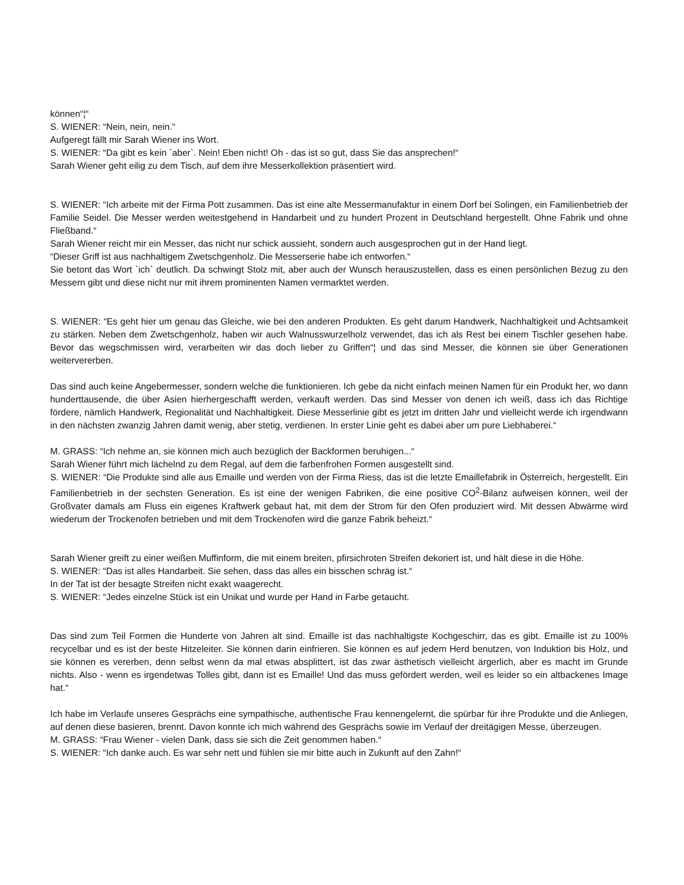können“¦“
S. WIENER: “Nein, nein, nein.“
Aufgeregt fällt mir Sarah Wiener ins Wort.
S. WIENER: “Da gibt es kein `aber`. Nein! Eben nicht! Oh - das ist so gut, dass Sie das ansprechen!“
Sarah Wiener geht eilig zu dem Tisch, auf dem ihre Messerkollektion präsentiert wird.
S. WIENER: “Ich arbeite mit der Firma Pott zusammen. Das ist eine alte Messermanufaktur in einem Dorf bei Solingen, ein Familienbetrieb der Familie Seidel. Die Messer werden weitestgehend in Handarbeit und zu hundert Prozent in Deutschland hergestellt. Ohne Fabrik und ohne Fließband.“
Sarah Wiener reicht mir ein Messer, das nicht nur schick aussieht, sondern auch ausgesprochen gut in der Hand liegt.
“Dieser Griff ist aus nachhaltigem Zwetschgenholz. Die Messerserie habe ich entworfen.“
Sie betont das Wort `ich` deutlich. Da schwingt Stolz mit, aber auch der Wunsch herauszustellen, dass es einen persönlichen Bezug zu den Messern gibt und diese nicht nur mit ihrem prominenten Namen vermarktet werden.
S. WIENER: “Es geht hier um genau das Gleiche, wie bei den anderen Produkten. Es geht darum Handwerk, Nachhaltigkeit und Achtsamkeit zu stärken. Neben dem Zwetschgenholz, haben wir auch Walnusswurzelholz verwendet, das ich als Rest bei einem Tischler gesehen habe. Bevor das wegschmissen wird, verarbeiten wir das doch lieber zu Griffen“¦ und das sind Messer, die können sie über Generationen weitervererben.
Das sind auch keine Angebermesser, sondern welche die funktionieren. Ich gebe da nicht einfach meinen Namen für ein Produkt her, wo dann hunderttausende, die über Asien hierhergeschafft werden, verkauft werden. Das sind Messer von denen ich weiß, dass ich das Richtige fördere, nämlich Handwerk, Regionalität und Nachhaltigkeit. Diese Messerlinie gibt es jetzt im dritten Jahr und vielleicht werde ich irgendwann in den nächsten zwanzig Jahren damit wenig, aber stetig, verdienen. In erster Linie geht es dabei aber um pure Liebhaberei.“
M. GRASS: “Ich nehme an, sie können mich auch bezüglich der Backformen beruhigen...“
Sarah Wiener führt mich lächelnd zu dem Regal, auf dem die farbenfrohen Formen ausgestellt sind.
S. WIENER: “Die Produkte sind alle aus Emaille und werden von der Firma Riess, das ist die letzte Emaillefabrik in Österreich, hergestellt. Ein Familienbetrieb in der sechsten Generation. Es ist eine der wenigen Fabriken, die eine positive CO<sup>2</sup>-Bilanz aufweisen können, weil der Großvater damals am Fluss ein eigenes Kraftwerk gebaut hat, mit dem der Strom für den Ofen produziert wird. Mit dessen Abwärme wird wiederum der Trockenofen betrieben und mit dem Trockenofen wird die ganze Fabrik beheizt.“
Sarah Wiener greift zu einer weißen Muffinform, die mit einem breiten, pfirsichroten Streifen dekoriert ist, und hält diese in die Höhe.
S. WIENER: “Das ist alles Handarbeit. Sie sehen, dass das alles ein bisschen schräg ist.“
In der Tat ist der besagte Streifen nicht exakt waagerecht.
S. WIENER: “Jedes einzelne Stück ist ein Unikat und wurde per Hand in Farbe getaucht.
Das sind zum Teil Formen die Hunderte von Jahren alt sind. Emaille ist das nachhaltigste Kochgeschirr, das es gibt. Emaille ist zu 100% recycelbar und es ist der beste Hitzeleiter. Sie können darin einfrieren. Sie können es auf jedem Herd benutzen, von Induktion bis Holz, und sie können es vererben, denn selbst wenn da mal etwas absplittert, ist das zwar ästhetisch vielleicht ärgerlich, aber es macht im Grunde nichts. Also - wenn es irgendetwas Tolles gibt, dann ist es Emaille! Und das muss gefördert werden, weil es leider so ein altbackenes Image hat.“
Ich habe im Verlaufe unseres Gesprächs eine sympathische, authentische Frau kennengelernt, die spürbar für ihre Produkte und die Anliegen, auf denen diese basieren, brennt. Davon konnte ich mich während des Gesprächs sowie im Verlauf der dreitägigen Messe, überzeugen.
M. GRASS: “Frau Wiener - vielen Dank, dass sie sich die Zeit genommen haben.“
S. WIENER: “Ich danke auch. Es war sehr nett und fühlen sie mir bitte auch in Zukunft auf den Zahn!“